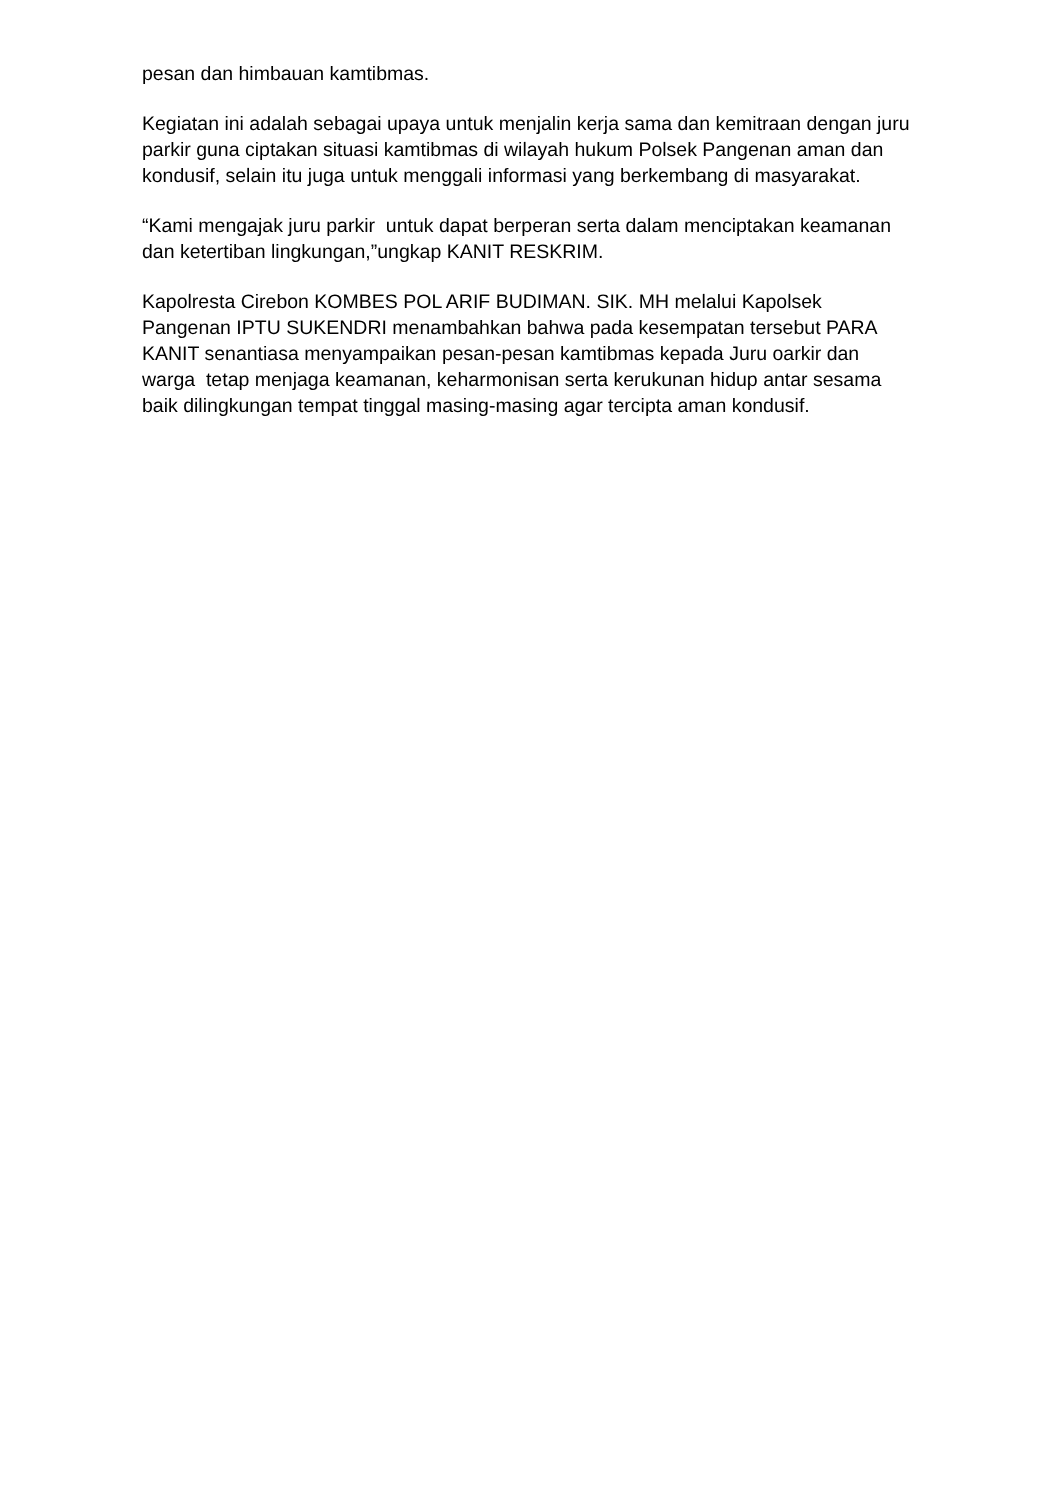pesan dan himbauan kamtibmas.
Kegiatan ini adalah sebagai upaya untuk menjalin kerja sama dan kemitraan dengan juru parkir guna ciptakan situasi kamtibmas di wilayah hukum Polsek Pangenan aman dan kondusif, selain itu juga untuk menggali informasi yang berkembang di masyarakat.
“Kami mengajak juru parkir untuk dapat berperan serta dalam menciptakan keamanan dan ketertiban lingkungan,”ungkap KANIT RESKRIM.
Kapolresta Cirebon KOMBES POL ARIF BUDIMAN. SIK. MH melalui Kapolsek Pangenan IPTU SUKENDRI menambahkan bahwa pada kesempatan tersebut PARA KANIT senantiasa menyampaikan pesan-pesan kamtibmas kepada Juru oarkir dan warga tetap menjaga keamanan, keharmonisan serta kerukunan hidup antar sesama baik dilingkungan tempat tinggal masing-masing agar tercipta aman kondusif.